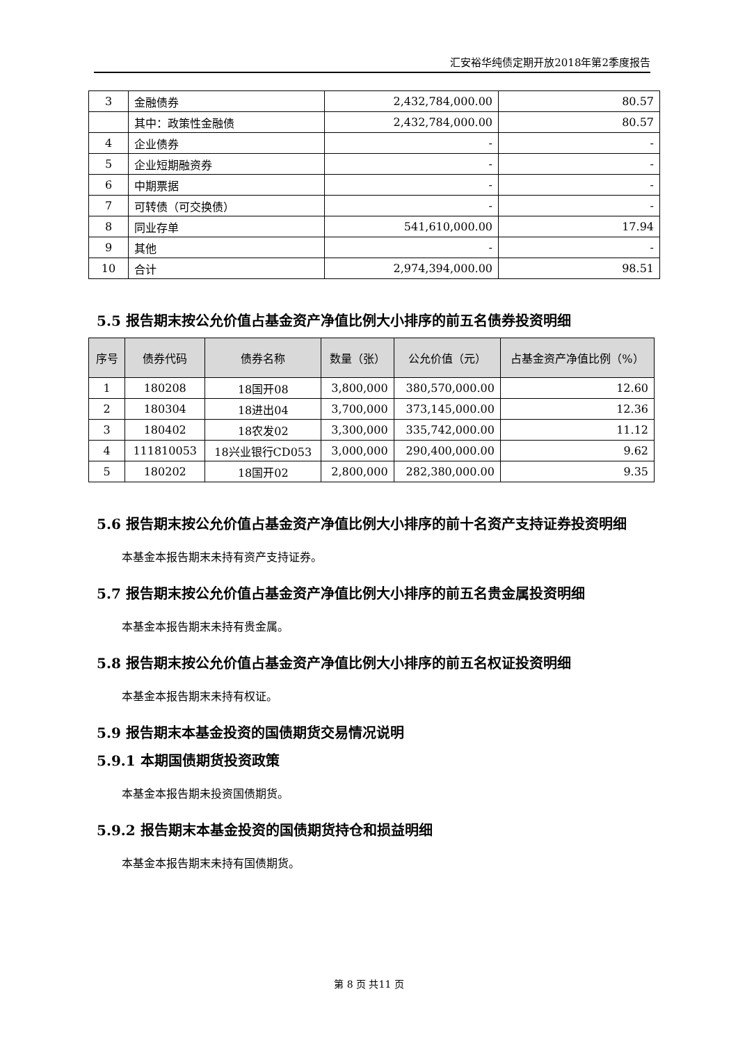汇安裕华纯债定期开放2018年第2季度报告
| 3 | 金融债券 | 2,432,784,000.00 | 80.57 |
| | 其中：政策性金融债 | 2,432,784,000.00 | 80.57 |
| 4 | 企业债券 | - | - |
| 5 | 企业短期融资券 | - | - |
| 6 | 中期票据 | - | - |
| 7 | 可转债（可交换债） | - | - |
| 8 | 同业存单 | 541,610,000.00 | 17.94 |
| 9 | 其他 | - | - |
| 10 | 合计 | 2,974,394,000.00 | 98.51 |
5.5 报告期末按公允价值占基金资产净值比例大小排序的前五名债券投资明细
| 序号 | 债券代码 | 债券名称 | 数量（张） | 公允价值（元） | 占基金资产净值比例（%） |
| --- | --- | --- | --- | --- | --- |
| 1 | 180208 | 18国开08 | 3,800,000 | 380,570,000.00 | 12.60 |
| 2 | 180304 | 18进出04 | 3,700,000 | 373,145,000.00 | 12.36 |
| 3 | 180402 | 18农发02 | 3,300,000 | 335,742,000.00 | 11.12 |
| 4 | 111810053 | 18兴业银行CD053 | 3,000,000 | 290,400,000.00 | 9.62 |
| 5 | 180202 | 18国开02 | 2,800,000 | 282,380,000.00 | 9.35 |
5.6 报告期末按公允价值占基金资产净值比例大小排序的前十名资产支持证券投资明细
本基金本报告期末未持有资产支持证券。
5.7 报告期末按公允价值占基金资产净值比例大小排序的前五名贵金属投资明细
本基金本报告期末未持有贵金属。
5.8 报告期末按公允价值占基金资产净值比例大小排序的前五名权证投资明细
本基金本报告期末未持有权证。
5.9 报告期末本基金投资的国债期货交易情况说明
5.9.1 本期国债期货投资政策
本基金本报告期未投资国债期货。
5.9.2 报告期末本基金投资的国债期货持仓和损益明细
本基金本报告期末未持有国债期货。
第 8 页 共11 页